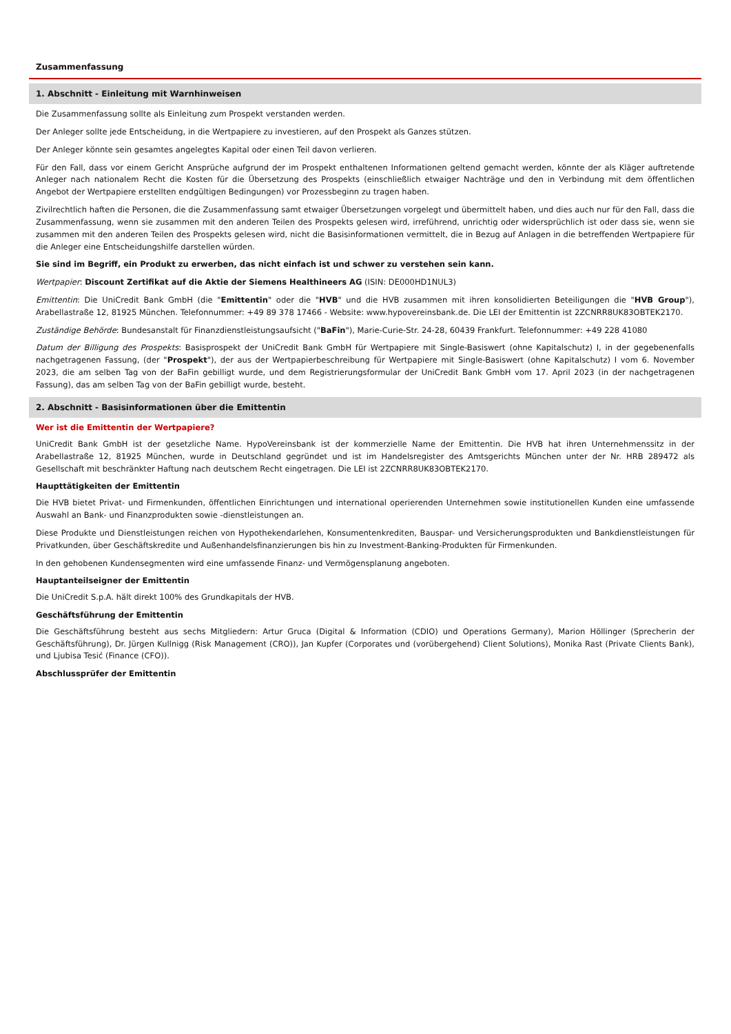Zusammenfassung
1. Abschnitt - Einleitung mit Warnhinweisen
Die Zusammenfassung sollte als Einleitung zum Prospekt verstanden werden.
Der Anleger sollte jede Entscheidung, in die Wertpapiere zu investieren, auf den Prospekt als Ganzes stützen.
Der Anleger könnte sein gesamtes angelegtes Kapital oder einen Teil davon verlieren.
Für den Fall, dass vor einem Gericht Ansprüche aufgrund der im Prospekt enthaltenen Informationen geltend gemacht werden, könnte der als Kläger auftretende Anleger nach nationalem Recht die Kosten für die Übersetzung des Prospekts (einschließlich etwaiger Nachträge und den in Verbindung mit dem öffentlichen Angebot der Wertpapiere erstellten endgültigen Bedingungen) vor Prozessbeginn zu tragen haben.
Zivilrechtlich haften die Personen, die die Zusammenfassung samt etwaiger Übersetzungen vorgelegt und übermittelt haben, und dies auch nur für den Fall, dass die Zusammenfassung, wenn sie zusammen mit den anderen Teilen des Prospekts gelesen wird, irreführend, unrichtig oder widersprüchlich ist oder dass sie, wenn sie zusammen mit den anderen Teilen des Prospekts gelesen wird, nicht die Basisinformationen vermittelt, die in Bezug auf Anlagen in die betreffenden Wertpapiere für die Anleger eine Entscheidungshilfe darstellen würden.
Sie sind im Begriff, ein Produkt zu erwerben, das nicht einfach ist und schwer zu verstehen sein kann.
Wertpapier: Discount Zertifikat auf die Aktie der Siemens Healthineers AG (ISIN: DE000HD1NUL3)
Emittentin: Die UniCredit Bank GmbH (die "Emittentin" oder die "HVB" und die HVB zusammen mit ihren konsolidierten Beteiligungen die "HVB Group"), Arabellastraße 12, 81925 München. Telefonnummer: +49 89 378 17466 - Website: www.hypovereinsbank.de. Die LEI der Emittentin ist 2ZCNRR8UK83OBTEK2170.
Zuständige Behörde: Bundesanstalt für Finanzdienstleistungsaufsicht ("BaFin"), Marie-Curie-Str. 24-28, 60439 Frankfurt. Telefonnummer: +49 228 41080
Datum der Billigung des Prospekts: Basisprospekt der UniCredit Bank GmbH für Wertpapiere mit Single-Basiswert (ohne Kapitalschutz) I, in der gegebenenfalls nachgetragenen Fassung, (der "Prospekt"), der aus der Wertpapierbeschreibung für Wertpapiere mit Single-Basiswert (ohne Kapitalschutz) I vom 6. November 2023, die am selben Tag von der BaFin gebilligt wurde, und dem Registrierungsformular der UniCredit Bank GmbH vom 17. April 2023 (in der nachgetragenen Fassung), das am selben Tag von der BaFin gebilligt wurde, besteht.
2. Abschnitt - Basisinformationen über die Emittentin
Wer ist die Emittentin der Wertpapiere?
UniCredit Bank GmbH ist der gesetzliche Name. HypoVereinsbank ist der kommerzielle Name der Emittentin. Die HVB hat ihren Unternehmenssitz in der Arabellastraße 12, 81925 München, wurde in Deutschland gegründet und ist im Handelsregister des Amtsgerichts München unter der Nr. HRB 289472 als Gesellschaft mit beschränkter Haftung nach deutschem Recht eingetragen. Die LEI ist 2ZCNRR8UK83OBTEK2170.
Haupttätigkeiten der Emittentin
Die HVB bietet Privat- und Firmenkunden, öffentlichen Einrichtungen und international operierenden Unternehmen sowie institutionellen Kunden eine umfassende Auswahl an Bank- und Finanzprodukten sowie -dienstleistungen an.
Diese Produkte und Dienstleistungen reichen von Hypothekendarlehen, Konsumentenkrediten, Bauspar- und Versicherungsprodukten und Bankdienstleistungen für Privatkunden, über Geschäftskredite und Außenhandelsfinanzierungen bis hin zu Investment-Banking-Produkten für Firmenkunden.
In den gehobenen Kundensegmenten wird eine umfassende Finanz- und Vermögensplanung angeboten.
Hauptanteilseigner der Emittentin
Die UniCredit S.p.A. hält direkt 100% des Grundkapitals der HVB.
Geschäftsführung der Emittentin
Die Geschäftsführung besteht aus sechs Mitgliedern: Artur Gruca (Digital & Information (CDIO) und Operations Germany), Marion Höllinger (Sprecherin der Geschäftsführung), Dr. Jürgen Kullnigg (Risk Management (CRO)), Jan Kupfer (Corporates und (vorübergehend) Client Solutions), Monika Rast (Private Clients Bank), und Ljubisa Tesić (Finance (CFO)).
Abschlussprüfer der Emittentin